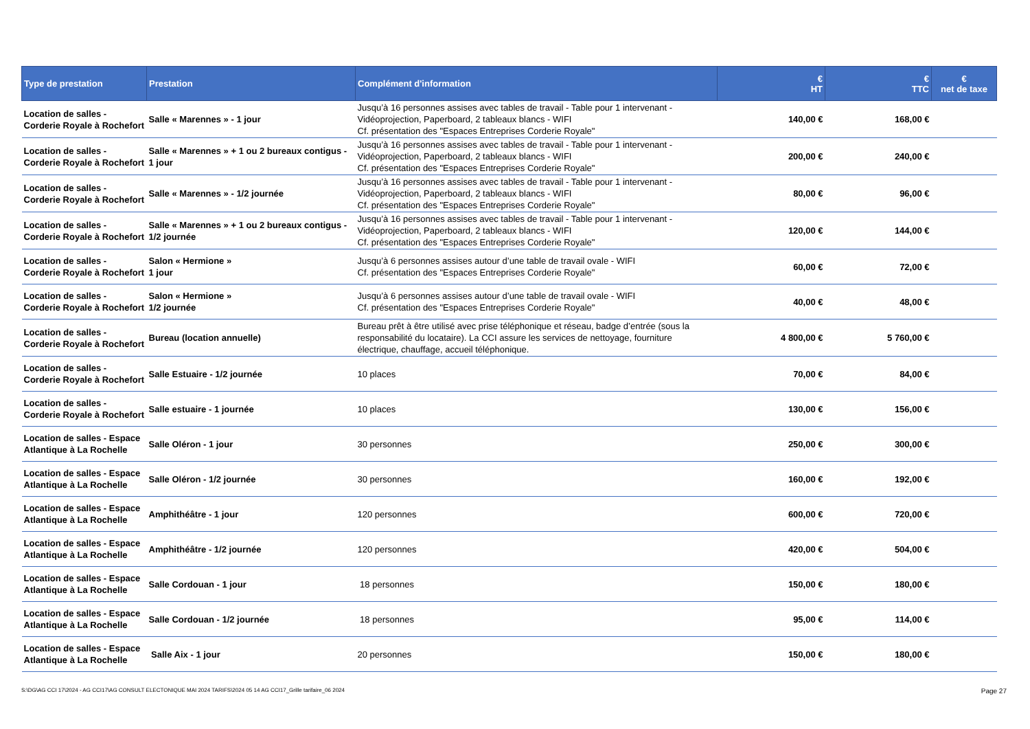| Type de prestation | Prestation | Complément d'information | € HT | € TTC | € net de taxe |
| --- | --- | --- | --- | --- | --- |
| Location de salles - Corderie Royale à Rochefort | Salle « Marennes » - 1 jour | Jusqu’à 16 personnes assises avec tables de travail - Table pour 1 intervenant - Vidéoprojection, Paperboard, 2 tableaux blancs - WIFI Cf. présentation des "Espaces Entreprises Corderie Royale" | 140,00 € | 168,00 € | |
| Location de salles - Corderie Royale à Rochefort | Salle « Marennes » + 1 ou 2 bureaux contigus - 1 jour | Jusqu’à 16 personnes assises avec tables de travail - Table pour 1 intervenant - Vidéoprojection, Paperboard, 2 tableaux blancs - WIFI Cf. présentation des "Espaces Entreprises Corderie Royale" | 200,00 € | 240,00 € | |
| Location de salles - Corderie Royale à Rochefort | Salle « Marennes » - 1/2 journée | Jusqu’à 16 personnes assises avec tables de travail - Table pour 1 intervenant - Vidéoprojection, Paperboard, 2 tableaux blancs - WIFI Cf. présentation des "Espaces Entreprises Corderie Royale" | 80,00 € | 96,00 € | |
| Location de salles - Corderie Royale à Rochefort | Salle « Marennes » + 1 ou 2 bureaux contigus - 1/2 journée | Jusqu’à 16 personnes assises avec tables de travail - Table pour 1 intervenant - Vidéoprojection, Paperboard, 2 tableaux blancs - WIFI Cf. présentation des "Espaces Entreprises Corderie Royale" | 120,00 € | 144,00 € | |
| Location de salles - Corderie Royale à Rochefort | Salon « Hermione » 1 jour | Jusqu’à 6 personnes assises autour d’une table de travail ovale - WIFI Cf. présentation des "Espaces Entreprises Corderie Royale" | 60,00 € | 72,00 € | |
| Location de salles - Corderie Royale à Rochefort | Salon « Hermione » 1/2 journée | Jusqu’à 6 personnes assises autour d’une table de travail ovale - WIFI Cf. présentation des "Espaces Entreprises Corderie Royale" | 40,00 € | 48,00 € | |
| Location de salles - Corderie Royale à Rochefort | Bureau (location annuelle) | Bureau prêt à être utilisé avec prise téléphonique et réseau, badge d’entrée (sous la responsabilité du locataire). La CCI assure les services de nettoyage, fourniture électrique, chauffage, accueil téléphonique. | 4 800,00 € | 5 760,00 € | |
| Location de salles - Corderie Royale à Rochefort | Salle Estuaire - 1/2 journée | 10 places | 70,00 € | 84,00 € | |
| Location de salles - Corderie Royale à Rochefort | Salle estuaire - 1 journée | 10 places | 130,00 € | 156,00 € | |
| Location de salles - Espace Atlantique à La Rochelle | Salle Oléron - 1 jour | 30 personnes | 250,00 € | 300,00 € | |
| Location de salles - Espace Atlantique à La Rochelle | Salle Oléron - 1/2 journée | 30 personnes | 160,00 € | 192,00 € | |
| Location de salles - Espace Atlantique à La Rochelle | Amphithéâtre - 1 jour | 120 personnes | 600,00 € | 720,00 € | |
| Location de salles - Espace Atlantique à La Rochelle | Amphithéâtre - 1/2 journée | 120 personnes | 420,00 € | 504,00 € | |
| Location de salles - Espace Atlantique à La Rochelle | Salle Cordouan - 1 jour | 18 personnes | 150,00 € | 180,00 € | |
| Location de salles - Espace Atlantique à La Rochelle | Salle Cordouan - 1/2 journée | 18 personnes | 95,00 € | 114,00 € | |
| Location de salles - Espace Atlantique à La Rochelle | Salle Aix - 1 jour | 20 personnes | 150,00 € | 180,00 € | |
S:\DG\AG CCI 17\2024 - AG CCI17\AG CONSULT ELECTONIQUE MAI 2024 TARIFS\2024 05 14 AG CCI17_Grille tarifaire_06 2024
Page 27